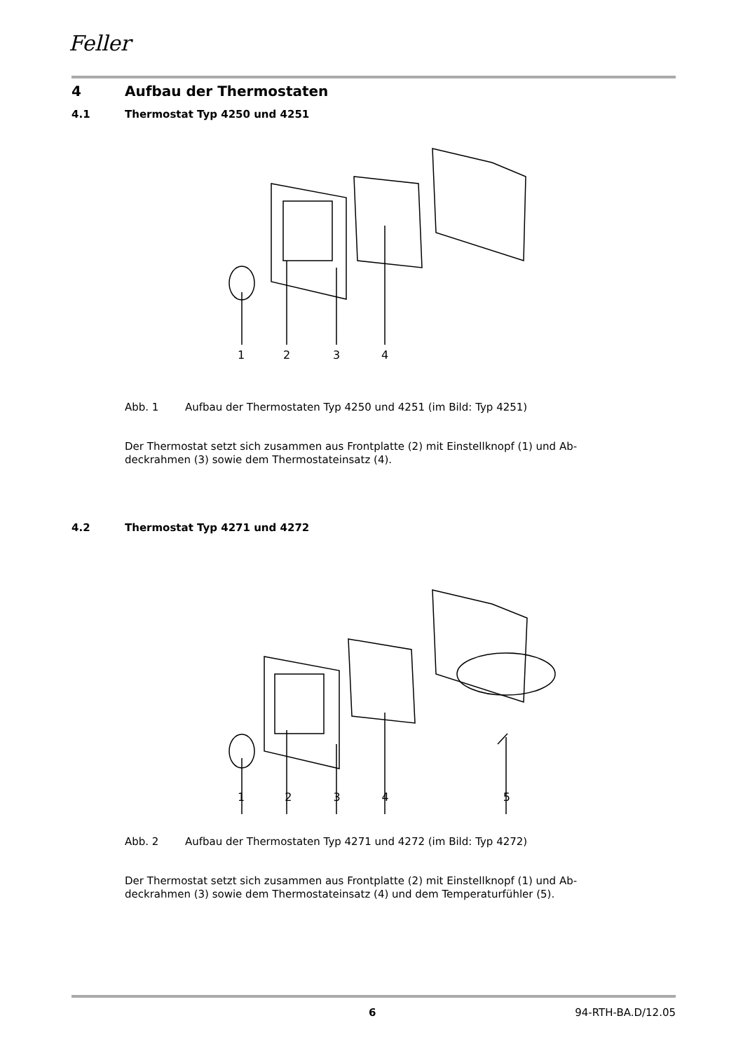Feller
4 Aufbau der Thermostaten
4.1 Thermostat Typ 4250 und 4251
1
2
3
4
Abb. 1 Aufbau der Thermostaten Typ 4250 und 4251 (im Bild: Typ 4251)
Der Thermostat setzt sich zusammen aus Frontplatte (2) mit Einstellknopf (1) und Ab-
deckrahmen (3) sowie dem Thermostateinsatz (4).
4.2 Thermostat Typ 4271 und 4272
12345
Abb. 2 Aufbau der Thermostaten Typ 4271 und 4272 (im Bild: Typ 4272)
Der Thermostat setzt sich zusammen aus Frontplatte (2) mit Einstellknopf (1) und Ab-
deckrahmen (3) sowie dem Thermostateinsatz (4) und dem Temperaturfühler (5).
6 94-RTH-BA.D/12.05